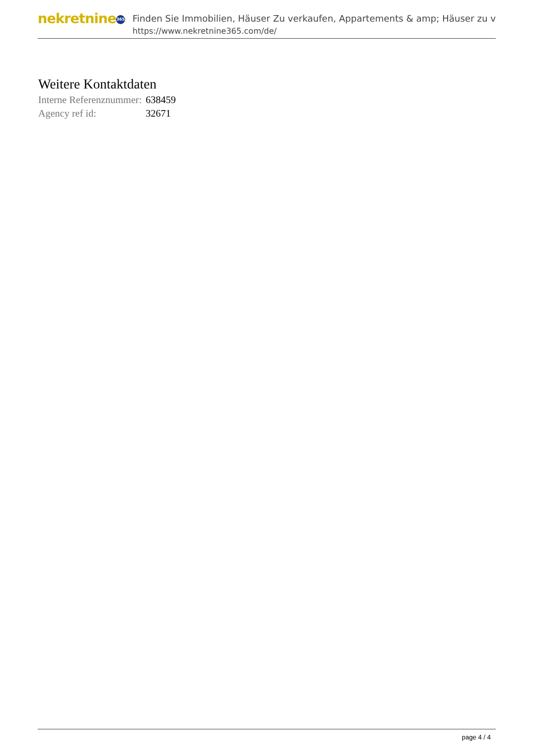nekretnine 365
Finden Sie Immobilien, Häuser Zu verkaufen, Appartements & amp; Häuser zu v
https://www.nekretnine365.com/de/
Weitere Kontaktdaten
| Interne Referenznummer: | 638459 |
| Agency ref id: | 32671 |
page 4 / 4